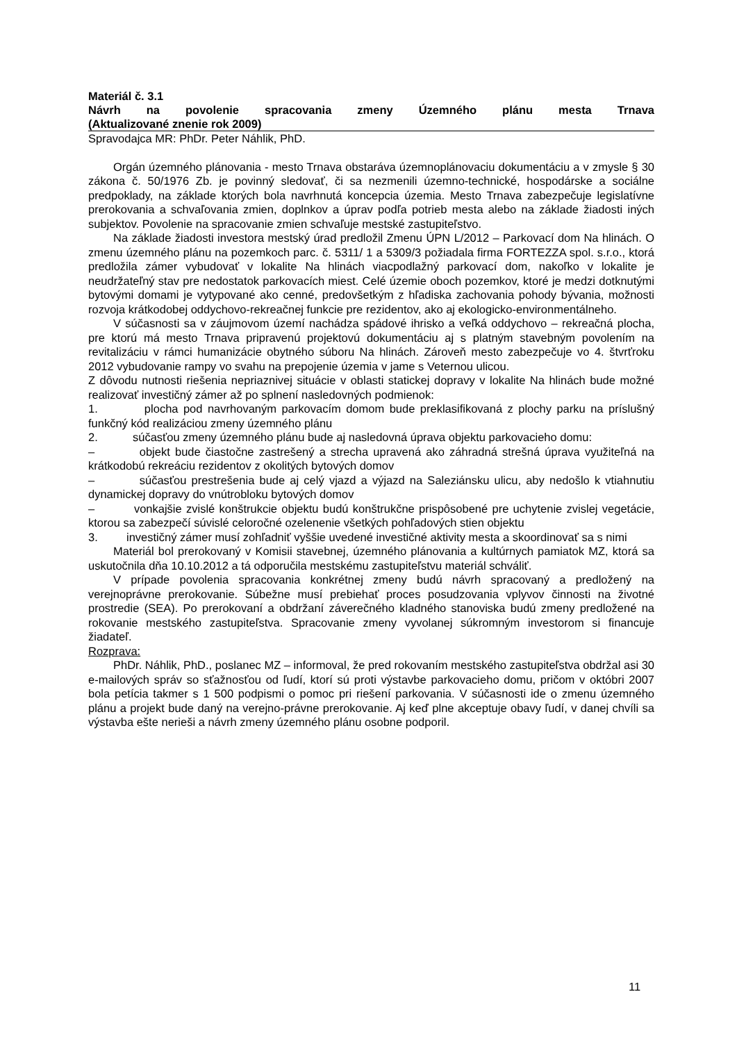Materiál č. 3.1
Návrh na povolenie spracovania zmeny Územného plánu mesta Trnava
(Aktualizované znenie rok 2009)
Spravodajca MR: PhDr. Peter Náhlik, PhD.
Orgán územného plánovania - mesto Trnava obstaráva územnoplánovaciu dokumentáciu a v zmysle § 30 zákona č. 50/1976 Zb. je povinný sledovať, či sa nezmenili územno-technické, hospodárske a sociálne predpoklady, na základe ktorých bola navrhnutá koncepcia územia. Mesto Trnava zabezpečuje legislatívne prerokovania a schvaľovania zmien, doplnkov a úprav podľa potrieb mesta alebo na základe žiadosti iných subjektov. Povolenie na spracovanie zmien schvaľuje mestské zastupiteľstvo.
Na základe žiadosti investora mestský úrad predložil Zmenu ÚPN L/2012 – Parkovací dom Na hlinách. O zmenu územného plánu na pozemkoch parc. č. 5311/ 1 a 5309/3 požiadala firma FORTEZZA spol. s.r.o., ktorá predložila zámer vybudovať v lokalite Na hlinách viacpodlažný parkovací dom, nakoľko v lokalite je neudržateľný stav pre nedostatok parkovacích miest. Celé územie oboch pozemkov, ktoré je medzi dotknutými bytovými domami je vytypované ako cenné, predovšetkým z hľadiska zachovania pohody bývania, možnosti rozvoja krátkodobej oddychovo-rekreačnej funkcie pre rezidentov, ako aj ekologicko-environmentálneho.
V súčasnosti sa v záujmovom území nachádza spádové ihrisko a veľká oddychovo – rekreačná plocha, pre ktorú má mesto Trnava pripravenú projektovú dokumentáciu aj s platným stavebným povolením na revitalizáciu v rámci humanizácie obytného súboru Na hlinách. Zároveň mesto zabezpečuje vo 4. štvrťroku 2012 vybudovanie rampy vo svahu na prepojenie územia v jame s Veternou ulicou.
Z dôvodu nutnosti riešenia nepriaznivej situácie v oblasti statickej dopravy v lokalite Na hlinách bude možné realizovať investičný zámer až po splnení nasledovných podmienok:
1. plocha pod navrhovaným parkovacím domom bude preklasifikovaná z plochy parku na príslušný funkčný kód realizáciou zmeny územného plánu
2. súčasťou zmeny územného plánu bude aj nasledovná úprava objektu parkovacieho domu:
– objekt bude čiastočne zastrešený a strecha upravená ako záhradná strešná úprava využiteľná na krátkodobú rekreáciu rezidentov z okolitých bytových domov
– súčasťou prestrešenia bude aj celý vjazd a výjazd na Saleziánsku ulicu, aby nedošlo k vtiahnutiu dynamickej dopravy do vnútrobloku bytových domov
– vonkajšie zvislé konštrukcie objektu budú konštrukčne prispôsobené pre uchytenie zvislej vegetácie, ktorou sa zabezpečí súvislé celoročné ozelenenie všetkých pohľadových stien objektu
3. investičný zámer musí zohľadniť vyššie uvedené investičné aktivity mesta a skoordinovať sa s nimi
Materiál bol prerokovaný v Komisii stavebnej, územného plánovania a kultúrnych pamiatok MZ, ktorá sa uskutočnila dňa 10.10.2012 a tá odporučila mestskému zastupiteľstvu materiál schváliť.
V prípade povolenia spracovania konkrétnej zmeny budú návrh spracovaný a predložený na verejnoprávne prerokovanie. Súbežne musí prebiehať proces posudzovania vplyvov činnosti na životné prostredie (SEA). Po prerokovaní a obdržaní záverečného kladného stanoviska budú zmeny predložené na rokovanie mestského zastupiteľstva. Spracovanie zmeny vyvolanej súkromným investorom si financuje žiadateľ.
Rozprava:
PhDr. Náhlik, PhD., poslanec MZ – informoval, že pred rokovaním mestského zastupiteľstva obdržal asi 30 e-mailových správ so sťažnosťou od ľudí, ktorí sú proti výstavbe parkovacieho domu, pričom v októbri 2007 bola petícia takmer s 1 500 podpismi o pomoc pri riešení parkovania. V súčasnosti ide o zmenu územného plánu a projekt bude daný na verejno-právne prerokovanie. Aj keď plne akceptuje obavy ľudí, v danej chvíli sa výstavba ešte nerieši a návrh zmeny územného plánu osobne podporil.
11